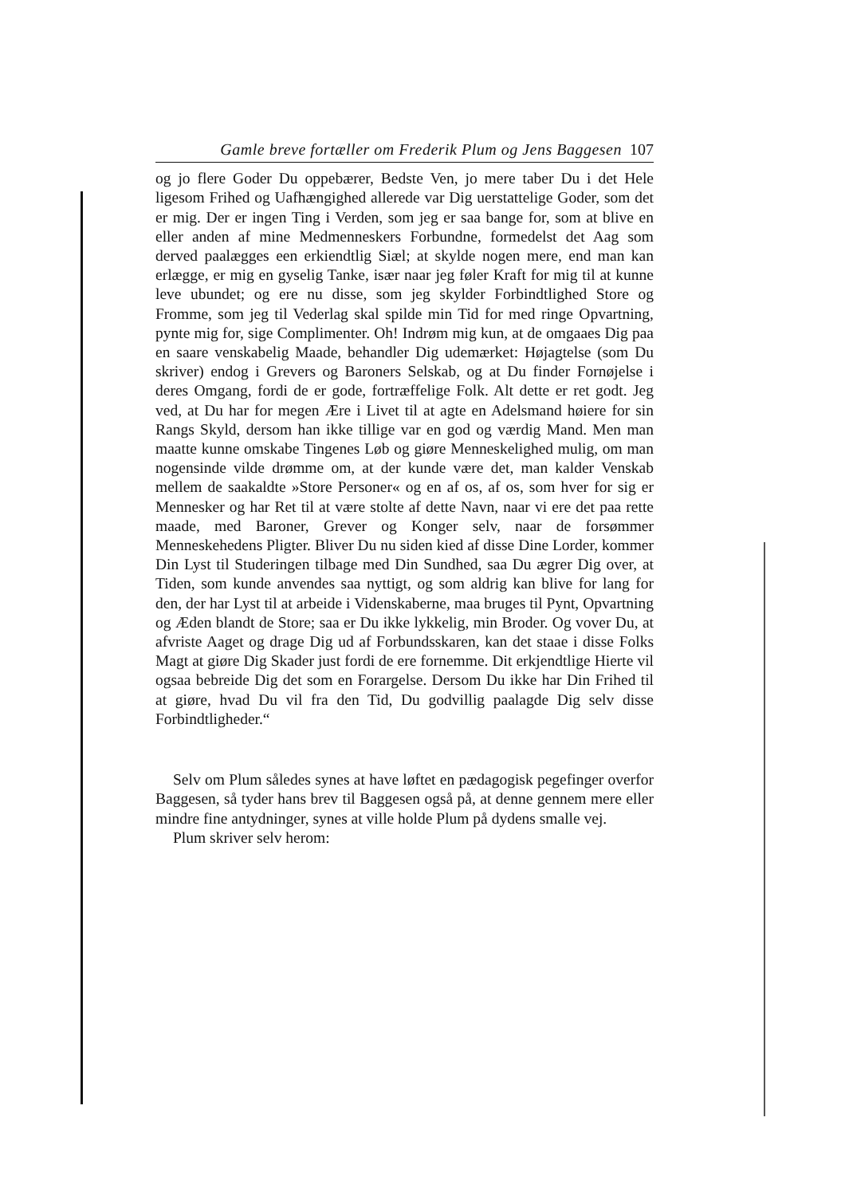Gamle breve fortæller om Frederik Plum og Jens Baggesen 107
og jo flere Goder Du oppebærer, Bedste Ven, jo mere taber Du i det Hele ligesom Frihed og Uafhængighed allerede var Dig uerstattelige Goder, som det er mig. Der er ingen Ting i Verden, som jeg er saa bange for, som at blive en eller anden af mine Medmenneskers Forbundne, formedelst det Aag som derved paalægges een erkiendtlig Siæl; at skylde nogen mere, end man kan erlægge, er mig en gyselig Tanke, især naar jeg føler Kraft for mig til at kunne leve ubundet; og ere nu disse, som jeg skylder Forbindtlighed Store og Fromme, som jeg til Vederlag skal spilde min Tid for med ringe Opvartning, pynte mig for, sige Complimenter. Oh! Indrøm mig kun, at de omgaaes Dig paa en saare venskabelig Maade, behandler Dig udemærket: Højagtelse (som Du skriver) endog i Grevers og Baroners Selskab, og at Du finder Fornøjelse i deres Omgang, fordi de er gode, fortræffelige Folk. Alt dette er ret godt. Jeg ved, at Du har for megen Ære i Livet til at agte en Adelsmand høiere for sin Rangs Skyld, dersom han ikke tillige var en god og værdig Mand. Men man maatte kunne omskabe Tingenes Løb og giøre Menneskelighed mulig, om man nogensinde vilde drømme om, at der kunde være det, man kalder Venskab mellem de saakaldte »Store Personer« og en af os, af os, som hver for sig er Mennesker og har Ret til at være stolte af dette Navn, naar vi ere det paa rette maade, med Baroner, Grever og Konger selv, naar de forsømmer Menneskehedens Pligter. Bliver Du nu siden kied af disse Dine Lorder, kommer Din Lyst til Studeringen tilbage med Din Sundhed, saa Du ægrer Dig over, at Tiden, som kunde anvendes saa nyttigt, og som aldrig kan blive for lang for den, der har Lyst til at arbeide i Videnskaberne, maa bruges til Pynt, Opvartning og Æden blandt de Store; saa er Du ikke lykkelig, min Broder. Og vover Du, at afvriste Aaget og drage Dig ud af Forbundsskaren, kan det staae i disse Folks Magt at giøre Dig Skader just fordi de ere fornemme. Dit erkjendtlige Hierte vil ogsaa bebreide Dig det som en Forargelse. Dersom Du ikke har Din Frihed til at giøre, hvad Du vil fra den Tid, Du godvillig paalagde Dig selv disse Forbindtligheder.“
Selv om Plum således synes at have løftet en pædagogisk pegefinger overfor Baggesen, så tyder hans brev til Baggesen også på, at denne gennem mere eller mindre fine antydninger, synes at ville holde Plum på dydens smalle vej.
Plum skriver selv herom: